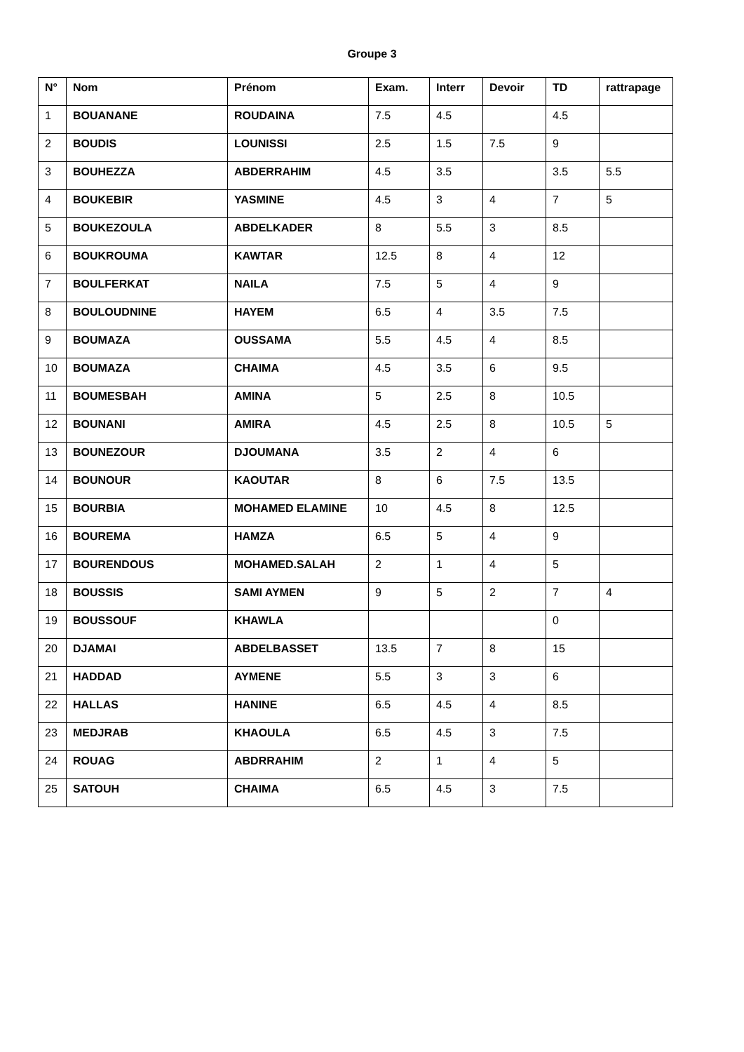Groupe 3
| N° | Nom | Prénom | Exam. | Interr | Devoir | TD | rattrapage |
| --- | --- | --- | --- | --- | --- | --- | --- |
| 1 | BOUANANE | ROUDAINA | 7.5 | 4.5 | | 4.5 | |
| 2 | BOUDIS | LOUNISSI | 2.5 | 1.5 | 7.5 | 9 | |
| 3 | BOUHEZZA | ABDERRAHIM | 4.5 | 3.5 | | 3.5 | 5.5 |
| 4 | BOUKEBIR | YASMINE | 4.5 | 3 | 4 | 7 | 5 |
| 5 | BOUKEZOULA | ABDELKADER | 8 | 5.5 | 3 | 8.5 | |
| 6 | BOUKROUMA | KAWTAR | 12.5 | 8 | 4 | 12 | |
| 7 | BOULFERKAT | NAILA | 7.5 | 5 | 4 | 9 | |
| 8 | BOULOUDNINE | HAYEM | 6.5 | 4 | 3.5 | 7.5 | |
| 9 | BOUMAZA | OUSSAMA | 5.5 | 4.5 | 4 | 8.5 | |
| 10 | BOUMAZA | CHAIMA | 4.5 | 3.5 | 6 | 9.5 | |
| 11 | BOUMESBAH | AMINA | 5 | 2.5 | 8 | 10.5 | |
| 12 | BOUNANI | AMIRA | 4.5 | 2.5 | 8 | 10.5 | 5 |
| 13 | BOUNEZOUR | DJOUMANA | 3.5 | 2 | 4 | 6 | |
| 14 | BOUNOUR | KAOUTAR | 8 | 6 | 7.5 | 13.5 | |
| 15 | BOURBIA | MOHAMED ELAMINE | 10 | 4.5 | 8 | 12.5 | |
| 16 | BOUREMA | HAMZA | 6.5 | 5 | 4 | 9 | |
| 17 | BOURENDOUS | MOHAMED.SALAH | 2 | 1 | 4 | 5 | |
| 18 | BOUSSIS | SAMI AYMEN | 9 | 5 | 2 | 7 | 4 |
| 19 | BOUSSOUF | KHAWLA | | | | 0 | |
| 20 | DJAMAI | ABDELBASSET | 13.5 | 7 | 8 | 15 | |
| 21 | HADDAD | AYMENE | 5.5 | 3 | 3 | 6 | |
| 22 | HALLAS | HANINE | 6.5 | 4.5 | 4 | 8.5 | |
| 23 | MEDJRAB | KHAOULA | 6.5 | 4.5 | 3 | 7.5 | |
| 24 | ROUAG | ABDRRAHIM | 2 | 1 | 4 | 5 | |
| 25 | SATOUH | CHAIMA | 6.5 | 4.5 | 3 | 7.5 | |